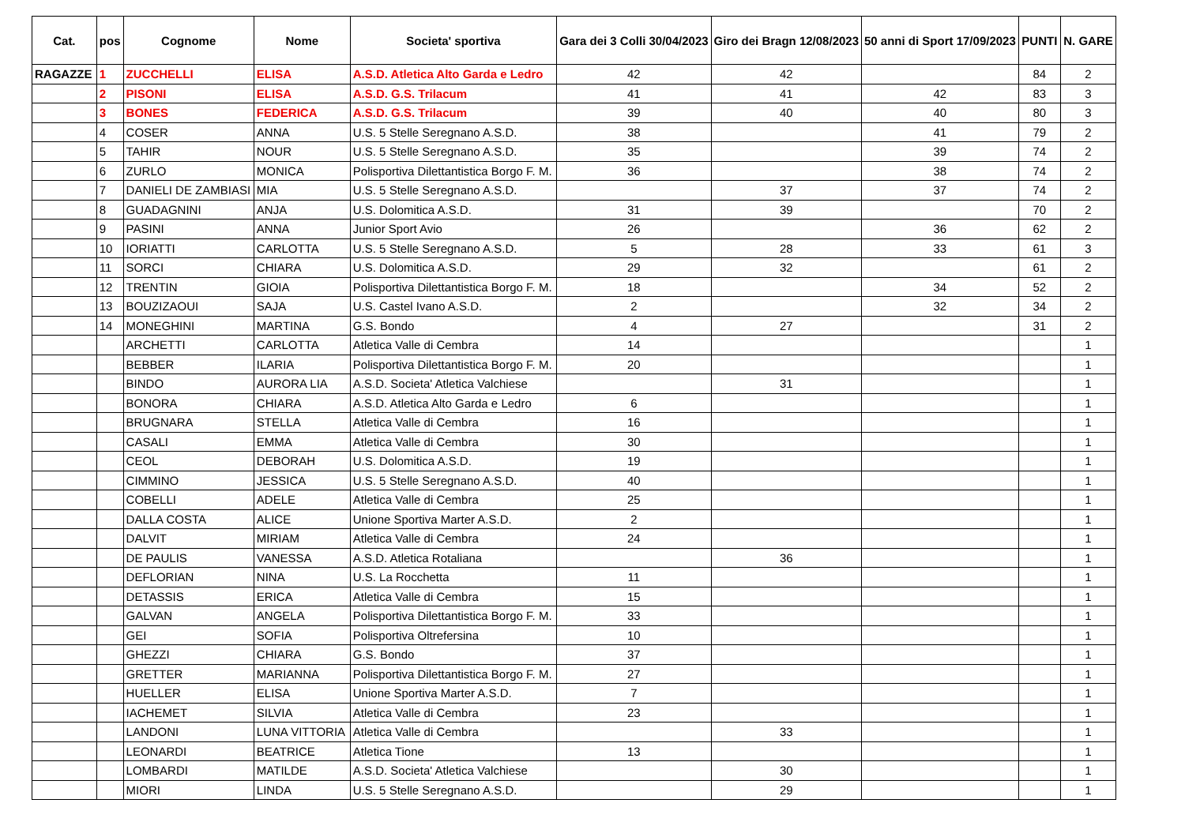| Cat. | pos | Cognome | Nome | Societa' sportiva | Gara dei 3 Colli 30/04/2023 | Giro dei Bragn 12/08/2023 | 50 anni di Sport 17/09/2023 | PUNTI | N. GARE |
| --- | --- | --- | --- | --- | --- | --- | --- | --- | --- |
| RAGAZZE | 1 | ZUCCHELLI | ELISA | A.S.D. Atletica Alto Garda e Ledro | 42 | 42 | | 84 | 2 |
| | 2 | PISONI | ELISA | A.S.D. G.S. Trilacum | 41 | 41 | 42 | 83 | 3 |
| | 3 | BONES | FEDERICA | A.S.D. G.S. Trilacum | 39 | 40 | 40 | 80 | 3 |
| | 4 | COSER | ANNA | U.S. 5 Stelle Seregnano A.S.D. | 38 | | 41 | 79 | 2 |
| | 5 | TAHIR | NOUR | U.S. 5 Stelle Seregnano A.S.D. | 35 | | 39 | 74 | 2 |
| | 6 | ZURLO | MONICA | Polisportiva Dilettantistica Borgo F. M. | 36 | | 38 | 74 | 2 |
| | 7 | DANIELI DE ZAMBIASI | MIA | U.S. 5 Stelle Seregnano A.S.D. | | 37 | 37 | 74 | 2 |
| | 8 | GUADAGNINI | ANJA | U.S. Dolomitica A.S.D. | 31 | 39 | | 70 | 2 |
| | 9 | PASINI | ANNA | Junior Sport Avio | 26 | | 36 | 62 | 2 |
| | 10 | IORIATTI | CARLOTTA | U.S. 5 Stelle Seregnano A.S.D. | 5 | 28 | 33 | 61 | 3 |
| | 11 | SORCI | CHIARA | U.S. Dolomitica A.S.D. | 29 | 32 | | 61 | 2 |
| | 12 | TRENTIN | GIOIA | Polisportiva Dilettantistica Borgo F. M. | 18 | | 34 | 52 | 2 |
| | 13 | BOUZIZAOUI | SAJA | U.S. Castel Ivano A.S.D. | 2 | | 32 | 34 | 2 |
| | 14 | MONEGHINI | MARTINA | G.S. Bondo | 4 | 27 | | 31 | 2 |
| | | ARCHETTI | CARLOTTA | Atletica Valle di Cembra | 14 | | | | 1 |
| | | BEBBER | ILARIA | Polisportiva Dilettantistica Borgo F. M. | 20 | | | | 1 |
| | | BINDO | AURORA LIA | A.S.D. Societa' Atletica Valchiese | | 31 | | | 1 |
| | | BONORA | CHIARA | A.S.D. Atletica Alto Garda e Ledro | 6 | | | | 1 |
| | | BRUGNARA | STELLA | Atletica Valle di Cembra | 16 | | | | 1 |
| | | CASALI | EMMA | Atletica Valle di Cembra | 30 | | | | 1 |
| | | CEOL | DEBORAH | U.S. Dolomitica A.S.D. | 19 | | | | 1 |
| | | CIMMINO | JESSICA | U.S. 5 Stelle Seregnano A.S.D. | 40 | | | | 1 |
| | | COBELLI | ADELE | Atletica Valle di Cembra | 25 | | | | 1 |
| | | DALLA COSTA | ALICE | Unione Sportiva Marter A.S.D. | 2 | | | | 1 |
| | | DALVIT | MIRIAM | Atletica Valle di Cembra | 24 | | | | 1 |
| | | DE PAULIS | VANESSA | A.S.D. Atletica Rotaliana | | 36 | | | 1 |
| | | DEFLORIAN | NINA | U.S. La Rocchetta | 11 | | | | 1 |
| | | DETASSIS | ERICA | Atletica Valle di Cembra | 15 | | | | 1 |
| | | GALVAN | ANGELA | Polisportiva Dilettantistica Borgo F. M. | 33 | | | | 1 |
| | | GEI | SOFIA | Polisportiva Oltrefersina | 10 | | | | 1 |
| | | GHEZZI | CHIARA | G.S. Bondo | 37 | | | | 1 |
| | | GRETTER | MARIANNA | Polisportiva Dilettantistica Borgo F. M. | 27 | | | | 1 |
| | | HUELLER | ELISA | Unione Sportiva Marter A.S.D. | 7 | | | | 1 |
| | | IACHEMET | SILVIA | Atletica Valle di Cembra | 23 | | | | 1 |
| | | LANDONI | LUNA VITTORIA | Atletica Valle di Cembra | | 33 | | | 1 |
| | | LEONARDI | BEATRICE | Atletica Tione | 13 | | | | 1 |
| | | LOMBARDI | MATILDE | A.S.D. Societa' Atletica Valchiese | | 30 | | | 1 |
| | | MIORI | LINDA | U.S. 5 Stelle Seregnano A.S.D. | | 29 | | | 1 |